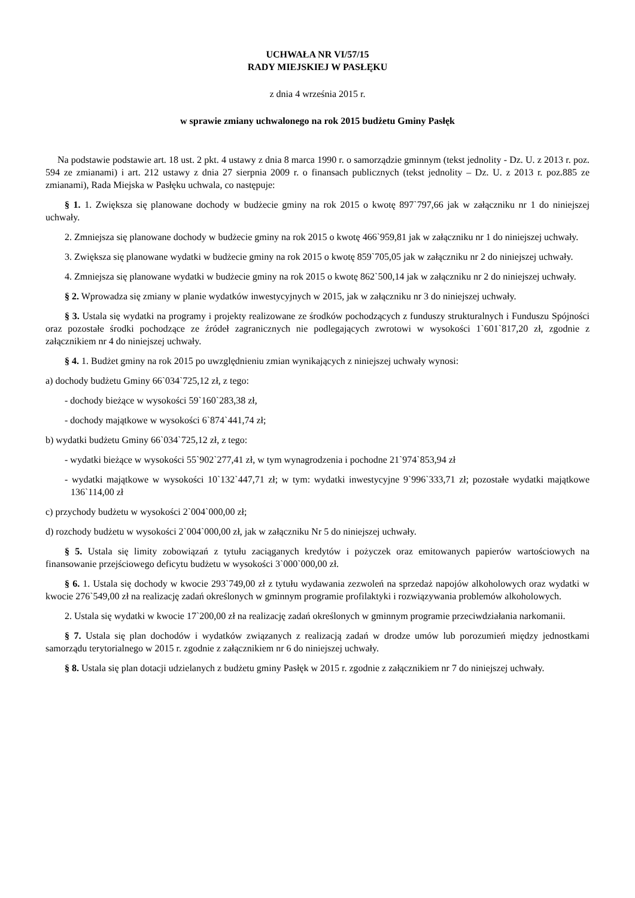UCHWAŁA NR VI/57/15
RADY MIEJSKIEJ W PASŁĘKU
z dnia 4 września 2015 r.
w sprawie zmiany uchwalonego na rok 2015 budżetu Gminy Pasłęk
Na podstawie podstawie art. 18 ust. 2 pkt. 4 ustawy z dnia 8 marca 1990 r. o samorządzie gminnym (tekst jednolity - Dz. U. z 2013 r. poz. 594 ze zmianami) i art. 212 ustawy z dnia 27 sierpnia 2009 r. o finansach publicznych (tekst jednolity – Dz. U. z 2013 r. poz.885 ze zmianami), Rada Miejska w Pasłęku uchwala, co następuje:
§ 1. 1. Zwiększa się planowane dochody w budżecie gminy na rok 2015 o kwotę 897`797,66 jak w załączniku nr 1 do niniejszej uchwały.
2. Zmniejsza się planowane dochody w budżecie gminy na rok 2015 o kwotę 466`959,81 jak w załączniku nr 1 do niniejszej uchwały.
3. Zwiększa się planowane wydatki w budżecie gminy na rok 2015 o kwotę 859`705,05 jak w załączniku nr 2 do niniejszej uchwały.
4. Zmniejsza się planowane wydatki w budżecie gminy na rok 2015 o kwotę 862`500,14 jak w załączniku nr 2 do niniejszej uchwały.
§ 2. Wprowadza się zmiany w planie wydatków inwestycyjnych w 2015, jak w załączniku nr 3 do niniejszej uchwały.
§ 3. Ustala się wydatki na programy i projekty realizowane ze środków pochodzących z funduszy strukturalnych i Funduszu Spójności oraz pozostałe środki pochodzące ze źródeł zagranicznych nie podlegających zwrotowi w wysokości 1`601`817,20 zł, zgodnie z załącznikiem nr 4 do niniejszej uchwały.
§ 4. 1. Budżet gminy na rok 2015 po uwzględnieniu zmian wynikających z niniejszej uchwały wynosi:
a) dochody budżetu Gminy 66`034`725,12 zł, z tego:
- dochody bieżące w wysokości 59`160`283,38 zł,
- dochody majątkowe w wysokości 6`874`441,74 zł;
b) wydatki budżetu Gminy 66`034`725,12 zł, z tego:
- wydatki bieżące w wysokości 55`902`277,41 zł, w tym wynagrodzenia i pochodne 21`974`853,94 zł
- wydatki majątkowe w wysokości 10`132`447,71 zł; w tym: wydatki inwestycyjne 9`996`333,71 zł; pozostałe wydatki majątkowe 136`114,00 zł
c) przychody budżetu w wysokości 2`004`000,00 zł;
d) rozchody budżetu w wysokości 2`004`000,00 zł, jak w załączniku Nr 5 do niniejszej uchwały.
§ 5. Ustala się limity zobowiązań z tytułu zaciąganych kredytów i pożyczek oraz emitowanych papierów wartościowych na finansowanie przejściowego deficytu budżetu w wysokości 3`000`000,00 zł.
§ 6. 1. Ustala się dochody w kwocie 293`749,00 zł z tytułu wydawania zezwoleń na sprzedaż napojów alkoholowych oraz wydatki w kwocie 276`549,00 zł na realizację zadań określonych w gminnym programie profilaktyki i rozwiązywania problemów alkoholowych.
2. Ustala się wydatki w kwocie 17`200,00 zł na realizację zadań określonych w gminnym programie przeciwdziałania narkomanii.
§ 7. Ustala się plan dochodów i wydatków związanych z realizacją zadań w drodze umów lub porozumień między jednostkami samorządu terytorialnego w 2015 r. zgodnie z załącznikiem nr 6 do niniejszej uchwały.
§ 8. Ustala się plan dotacji udzielanych z budżetu gminy Pasłęk w 2015 r. zgodnie z załącznikiem nr 7 do niniejszej uchwały.